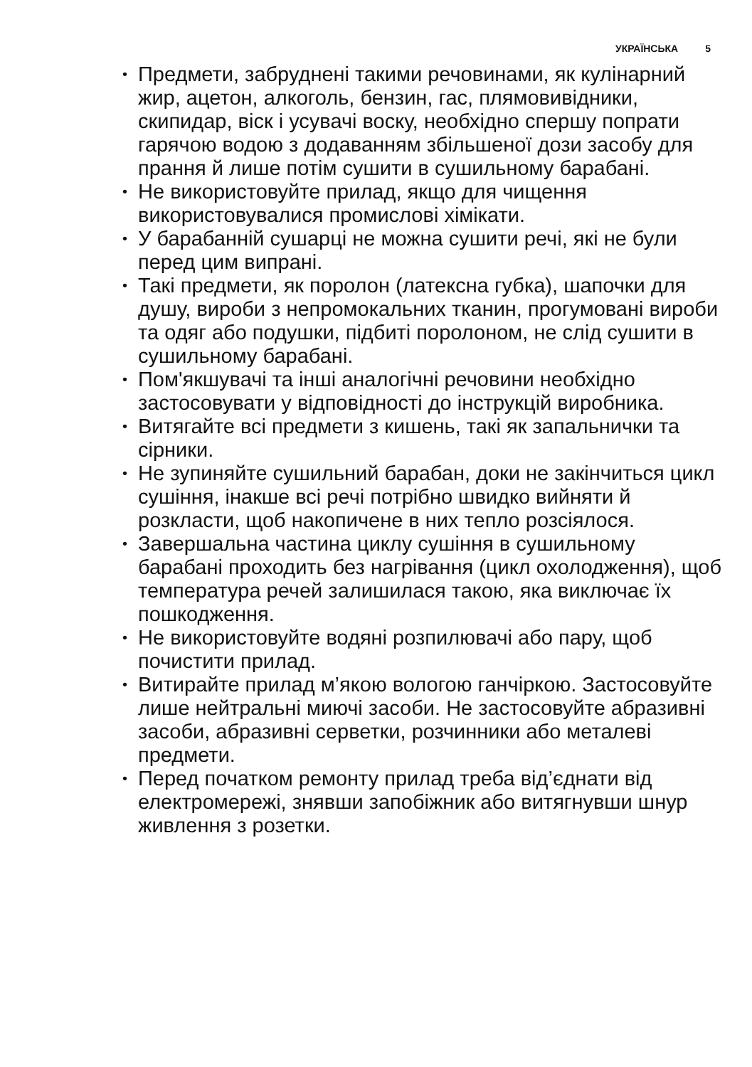УКРАЇНСЬКА 5
• Предмети, забруднені такими речовинами, як кулінарний жир, ацетон, алкоголь, бензин, гас, плямовивідники, скипидар, віск і усувачі воску, необхідно спершу попрати гарячою водою з додаванням збільшеної дози засобу для прання й лише потім сушити в сушильному барабані.
• Не використовуйте прилад, якщо для чищення використовувалися промислові хімікати.
• У барабанній сушарці не можна сушити речі, які не були перед цим випрані.
• Такі предмети, як поролон (латексна губка), шапочки для душу, вироби з непромокальних тканин, прогумовані вироби та одяг або подушки, підбиті поролоном, не слід сушити в сушильному барабані.
• Пом'якшувачі та інші аналогічні речовини необхідно застосовувати у відповідності до інструкцій виробника.
• Витягайте всі предмети з кишень, такі як запальнички та сірники.
• Не зупиняйте сушильний барабан, доки не закінчиться цикл сушіння, інакше всі речі потрібно швидко вийняти й розкласти, щоб накопичене в них тепло розсіялося.
• Завершальна частина циклу сушіння в сушильному барабані проходить без нагрівання (цикл охолодження), щоб температура речей залишилася такою, яка виключає їх пошкодження.
• Не використовуйте водяні розпилювачі або пару, щоб почистити прилад.
• Витирайте прилад м’якою вологою ганчіркою. Застосовуйте лише нейтральні миючі засоби. Не застосовуйте абразивні засоби, абразивні серветки, розчинники або металеві предмети.
• Перед початком ремонту прилад треба від’єднати від електромережі, знявши запобіжник або витягнувши шнур живлення з розетки.